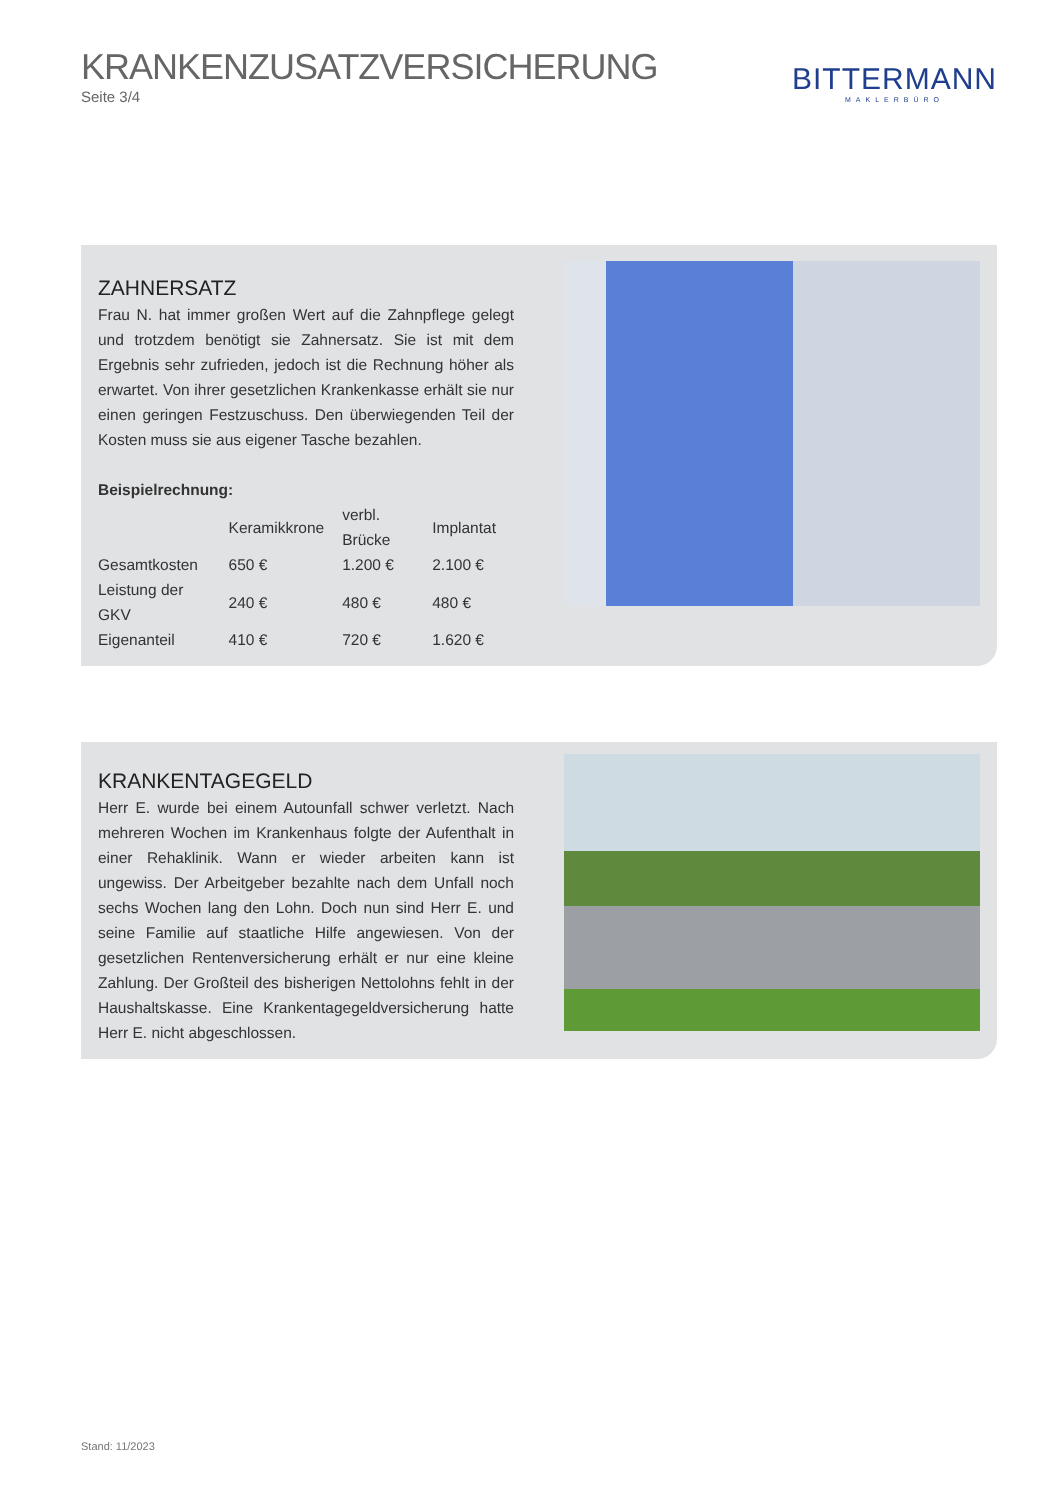KRANKENZUSATZVERSICHERUNG
Seite 3/4
BITTERMANN
MAKLERBÜRO
ZAHNERSATZ
Frau N. hat immer großen Wert auf die Zahnpflege gelegt und trotzdem benötigt sie Zahnersatz. Sie ist mit dem Ergebnis sehr zufrieden, jedoch ist die Rechnung höher als erwartet. Von ihrer gesetzlichen Krankenkasse erhält sie nur einen geringen Festzuschuss. Den überwiegenden Teil der Kosten muss sie aus eigener Tasche bezahlen.
Beispielrechnung:
| | Keramikkrone | verbl. Brücke | Implantat |
| --- | --- | --- | --- |
| Gesamtkosten | 650 € | 1.200 € | 2.100 € |
| Leistung der GKV | 240 € | 480 € | 480 € |
| Eigenanteil | 410 € | 720 € | 1.620 € |
KRANKENTAGEGELD
Herr E. wurde bei einem Autounfall schwer verletzt. Nach mehreren Wochen im Krankenhaus folgte der Aufenthalt in einer Rehaklinik. Wann er wieder arbeiten kann ist ungewiss. Der Arbeitgeber bezahlte nach dem Unfall noch sechs Wochen lang den Lohn. Doch nun sind Herr E. und seine Familie auf staatliche Hilfe angewiesen. Von der gesetzlichen Rentenversicherung erhält er nur eine kleine Zahlung. Der Großteil des bisherigen Nettolohns fehlt in der Haushaltskasse. Eine Krankentagegeldversicherung hatte Herr E. nicht abgeschlossen.
Stand: 11/2023